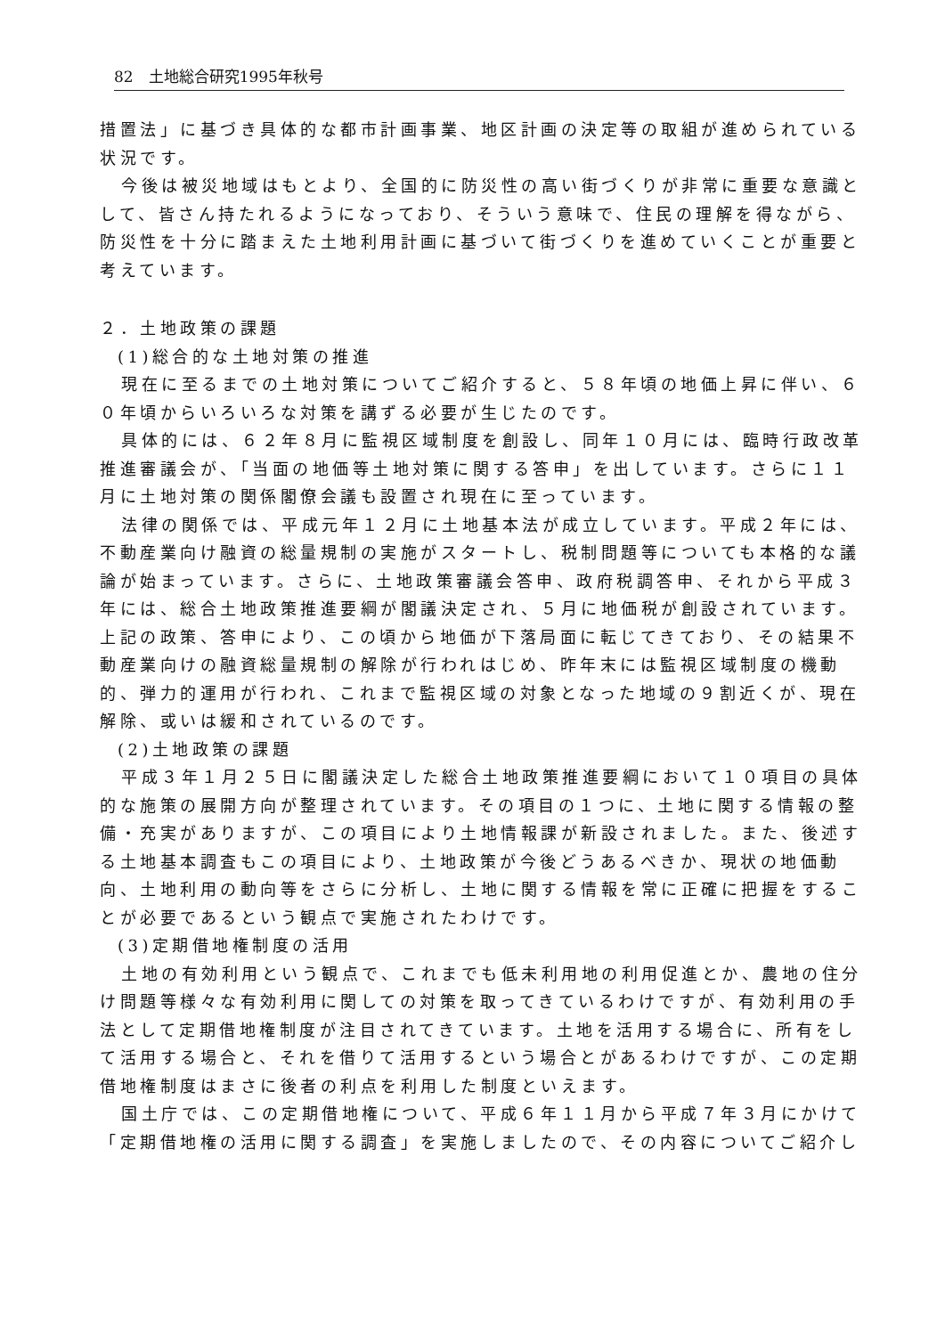82　土地総合研究1995年秋号
措置法」に基づき具体的な都市計画事業、地区計画の決定等の取組が進められている状況です。
今後は被災地域はもとより、全国的に防災性の高い街づくりが非常に重要な意識として、皆さん持たれるようになっており、そういう意味で、住民の理解を得ながら、防災性を十分に踏まえた土地利用計画に基づいて街づくりを進めていくことが重要と考えています。
２．土地政策の課題
(1)総合的な土地対策の推進
現在に至るまでの土地対策についてご紹介すると、５８年頃の地価上昇に伴い、６０年頃からいろいろな対策を講ずる必要が生じたのです。
具体的には、６２年８月に監視区域制度を創設し、同年１０月には、臨時行政改革推進審議会が、「当面の地価等土地対策に関する答申」を出しています。さらに１１月に土地対策の関係閣僚会議も設置され現在に至っています。
法律の関係では、平成元年１２月に土地基本法が成立しています。平成２年には、不動産業向け融資の総量規制の実施がスタートし、税制問題等についても本格的な議論が始まっています。さらに、土地政策審議会答申、政府税調答申、それから平成３年には、総合土地政策推進要綱が閣議決定され、５月に地価税が創設されています。上記の政策、答申により、この頃から地価が下落局面に転じてきており、その結果不動産業向けの融資総量規制の解除が行われはじめ、昨年末には監視区域制度の機動的、弾力的運用が行われ、これまで監視区域の対象となった地域の９割近くが、現在解除、或いは緩和されているのです。
(2)土地政策の課題
平成３年１月２５日に閣議決定した総合土地政策推進要綱において１０項目の具体的な施策の展開方向が整理されています。その項目の１つに、土地に関する情報の整備・充実がありますが、この項目により土地情報課が新設されました。また、後述する土地基本調査もこの項目により、土地政策が今後どうあるべきか、現状の地価動向、土地利用の動向等をさらに分析し、土地に関する情報を常に正確に把握をすることが必要であるという観点で実施されたわけです。
(3)定期借地権制度の活用
土地の有効利用という観点で、これまでも低未利用地の利用促進とか、農地の住分け問題等様々な有効利用に関しての対策を取ってきているわけですが、有効利用の手法として定期借地権制度が注目されてきています。土地を活用する場合に、所有をして活用する場合と、それを借りて活用するという場合とがあるわけですが、この定期借地権制度はまさに後者の利点を利用した制度といえます。
国土庁では、この定期借地権について、平成６年１１月から平成７年３月にかけて「定期借地権の活用に関する調査」を実施しましたので、その内容についてご紹介し